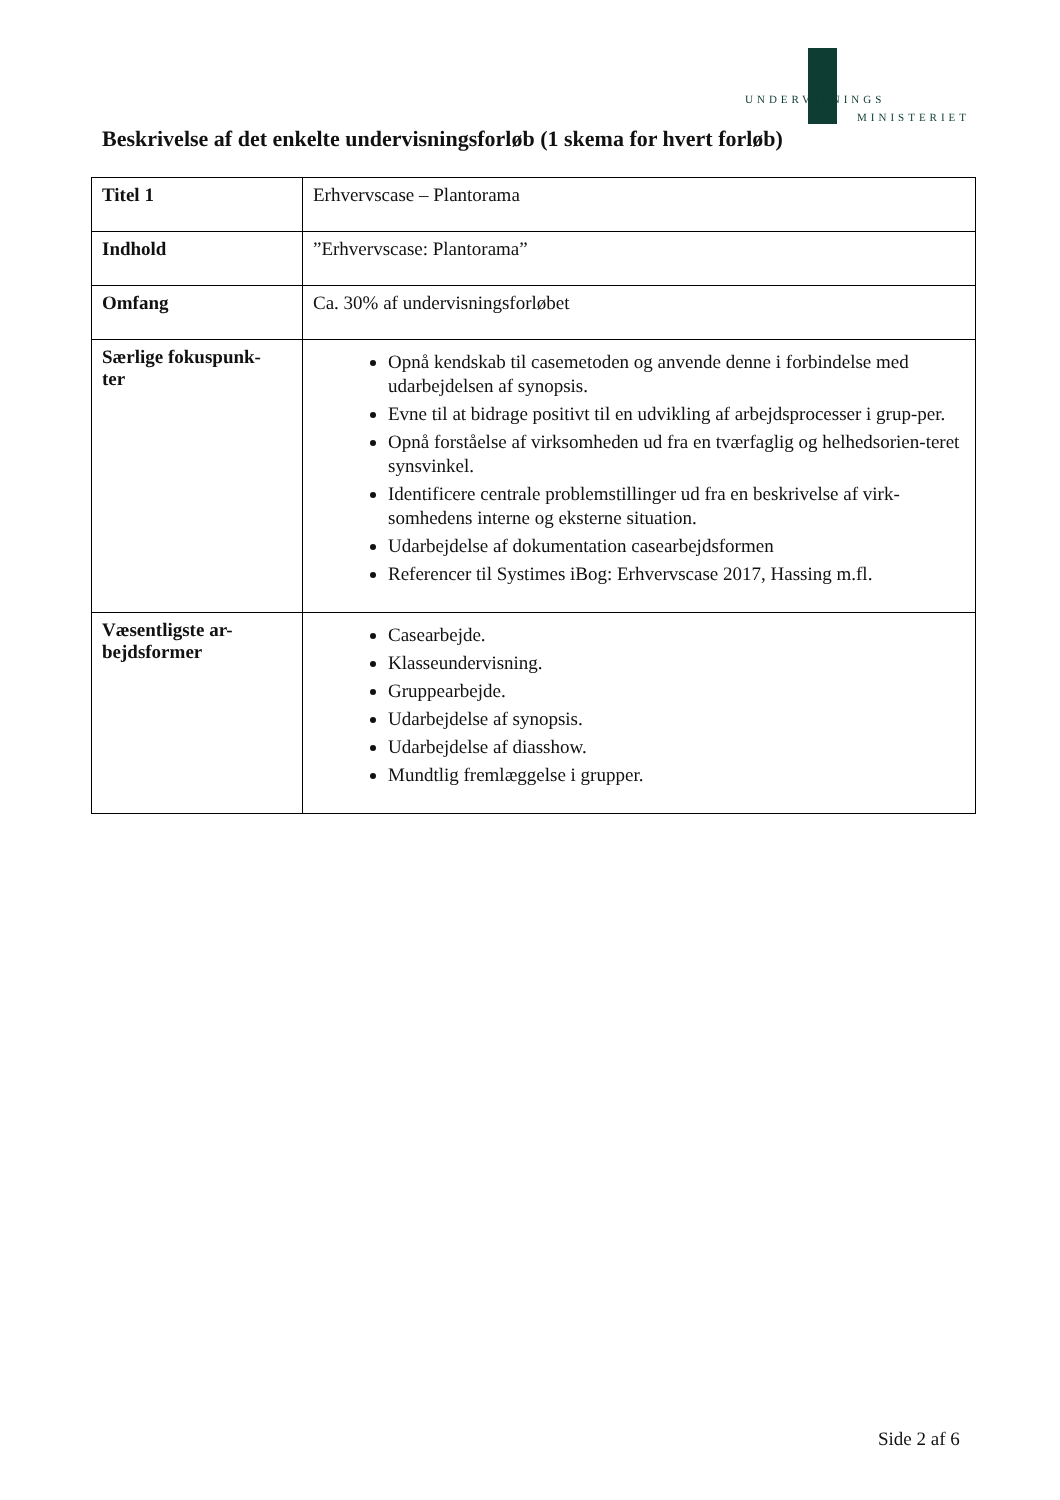UNDERVISNINGS
MINISTERIET
Beskrivelse af det enkelte undervisningsforløb (1 skema for hvert forløb)
| Titel 1 | Erhvervscase – Plantorama |
| Indhold | ”Erhvervscase: Plantorama” |
| Omfang | Ca. 30% af undervisningsforløbet |
| Særlige fokuspunk- ter | Opnå kendskab til casemetoden og anvende denne i forbindelse med udarbejdelsen af synopsis. Evne til at bidrage positivt til en udvikling af arbejdsprocesser i grup-per. Opnå forståelse af virksomheden ud fra en tværfaglig og helhedsorien-teret synsvinkel. Identificere centrale problemstillinger ud fra en beskrivelse af virk-somhedens interne og eksterne situation. Udarbejdelse af dokumentation casearbejdsformen Referencer til Systimes iBog: Erhvervscase 2017, Hassing m.fl. |
| Væsentligste ar- bejdsformer | Casearbejde. Klasseundervisning. Gruppearbejde. Udarbejdelse af synopsis. Udarbejdelse af diasshow. Mundtlig fremlæggelse i grupper. |
Side 2 af 6